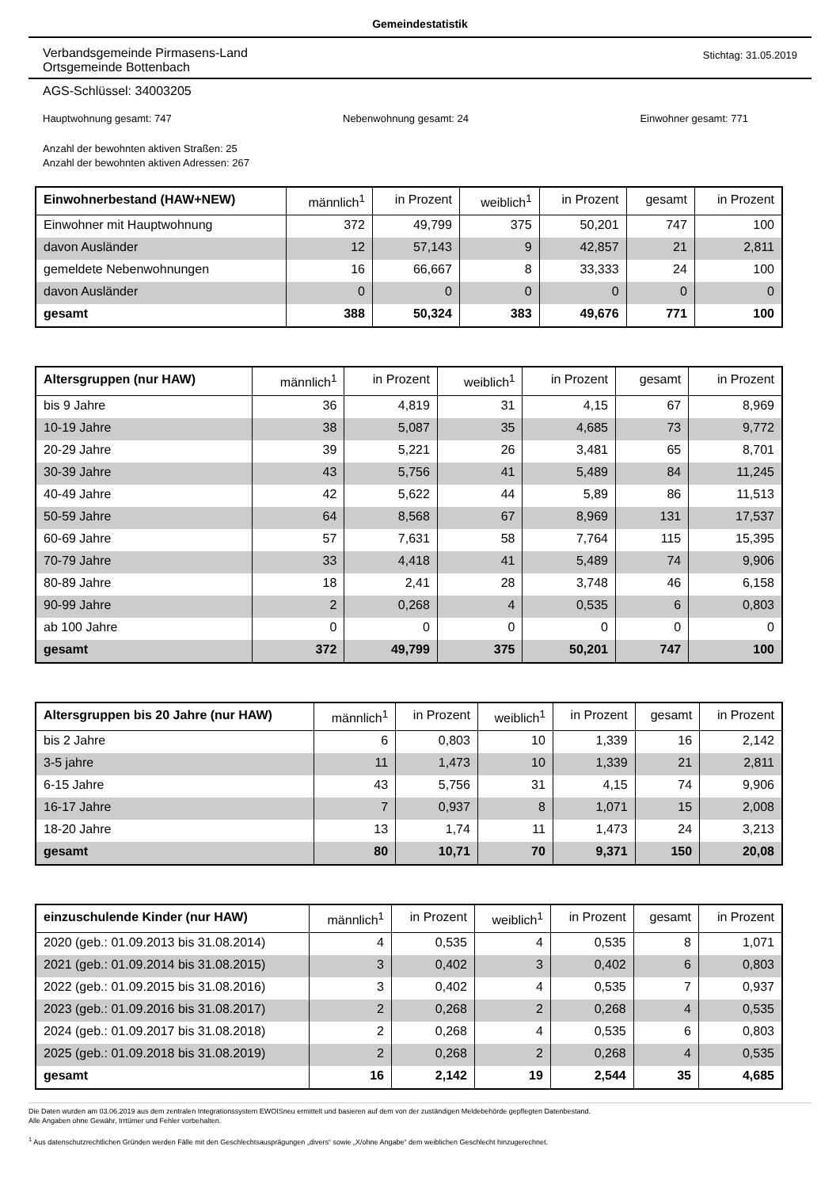Gemeindestatistik
Verbandsgemeinde Pirmasens-Land
Ortsgemeinde Bottenbach
Stichtag: 31.05.2019
AGS-Schlüssel: 34003205
Hauptwohnung gesamt: 747 Nebenwohnung gesamt: 24 Einwohner gesamt: 771
Anzahl der bewohnten aktiven Straßen: 25
Anzahl der bewohnten aktiven Adressen: 267
| Einwohnerbestand (HAW+NEW) | männlich<sup>1</sup> | in Prozent | weiblich<sup>1</sup> | in Prozent | gesamt | in Prozent |
| --- | --- | --- | --- | --- | --- | --- |
| Einwohner mit Hauptwohnung | 372 | 49,799 | 375 | 50,201 | 747 | 100 |
| davon Ausländer | 12 | 57,143 | 9 | 42,857 | 21 | 2,811 |
| gemeldete Nebenwohnungen | 16 | 66,667 | 8 | 33,333 | 24 | 100 |
| davon Ausländer | 0 | 0 | 0 | 0 | 0 | 0 |
| gesamt | 388 | 50,324 | 383 | 49,676 | 771 | 100 |
| Altersgruppen (nur HAW) | männlich<sup>1</sup> | in Prozent | weiblich<sup>1</sup> | in Prozent | gesamt | in Prozent |
| --- | --- | --- | --- | --- | --- | --- |
| bis 9 Jahre | 36 | 4,819 | 31 | 4,15 | 67 | 8,969 |
| 10-19 Jahre | 38 | 5,087 | 35 | 4,685 | 73 | 9,772 |
| 20-29 Jahre | 39 | 5,221 | 26 | 3,481 | 65 | 8,701 |
| 30-39 Jahre | 43 | 5,756 | 41 | 5,489 | 84 | 11,245 |
| 40-49 Jahre | 42 | 5,622 | 44 | 5,89 | 86 | 11,513 |
| 50-59 Jahre | 64 | 8,568 | 67 | 8,969 | 131 | 17,537 |
| 60-69 Jahre | 57 | 7,631 | 58 | 7,764 | 115 | 15,395 |
| 70-79 Jahre | 33 | 4,418 | 41 | 5,489 | 74 | 9,906 |
| 80-89 Jahre | 18 | 2,41 | 28 | 3,748 | 46 | 6,158 |
| 90-99 Jahre | 2 | 0,268 | 4 | 0,535 | 6 | 0,803 |
| ab 100 Jahre | 0 | 0 | 0 | 0 | 0 | 0 |
| gesamt | 372 | 49,799 | 375 | 50,201 | 747 | 100 |
| Altersgruppen bis 20 Jahre (nur HAW) | männlich<sup>1</sup> | in Prozent | weiblich<sup>1</sup> | in Prozent | gesamt | in Prozent |
| --- | --- | --- | --- | --- | --- | --- |
| bis 2 Jahre | 6 | 0,803 | 10 | 1,339 | 16 | 2,142 |
| 3-5 jahre | 11 | 1,473 | 10 | 1,339 | 21 | 2,811 |
| 6-15 Jahre | 43 | 5,756 | 31 | 4,15 | 74 | 9,906 |
| 16-17 Jahre | 7 | 0,937 | 8 | 1,071 | 15 | 2,008 |
| 18-20 Jahre | 13 | 1,74 | 11 | 1,473 | 24 | 3,213 |
| gesamt | 80 | 10,71 | 70 | 9,371 | 150 | 20,08 |
| einzuschulende Kinder (nur HAW) | männlich<sup>1</sup> | in Prozent | weiblich<sup>1</sup> | in Prozent | gesamt | in Prozent |
| --- | --- | --- | --- | --- | --- | --- |
| 2020 (geb.: 01.09.2013 bis 31.08.2014) | 4 | 0,535 | 4 | 0,535 | 8 | 1,071 |
| 2021 (geb.: 01.09.2014 bis 31.08.2015) | 3 | 0,402 | 3 | 0,402 | 6 | 0,803 |
| 2022 (geb.: 01.09.2015 bis 31.08.2016) | 3 | 0,402 | 4 | 0,535 | 7 | 0,937 |
| 2023 (geb.: 01.09.2016 bis 31.08.2017) | 2 | 0,268 | 2 | 0,268 | 4 | 0,535 |
| 2024 (geb.: 01.09.2017 bis 31.08.2018) | 2 | 0,268 | 4 | 0,535 | 6 | 0,803 |
| 2025 (geb.: 01.09.2018 bis 31.08.2019) | 2 | 0,268 | 2 | 0,268 | 4 | 0,535 |
| gesamt | 16 | 2,142 | 19 | 2,544 | 35 | 4,685 |
Die Daten wurden am 03.06.2019 aus dem zentralen Integrationssystem EWOISneu ermittelt und basieren auf dem von der zuständigen Meldebehörde gepflegten Datenbestand.
Alle Angaben ohne Gewähr, Irrtümer und Fehler vorbehalten.
<sup>1</sup> Aus datenschutzrechtlichen Gründen werden Fälle mit den Geschlechtsausprägungen „divers“ sowie „X/ohne Angabe“ dem weiblichen Geschlecht hinzugerechnet.